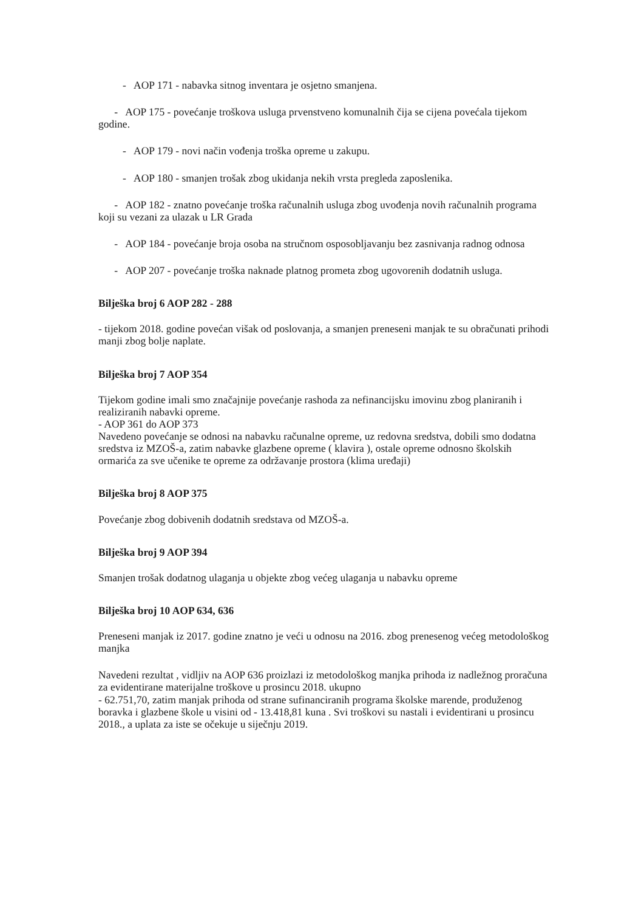- AOP 171 - nabavka sitnog inventara je osjetno smanjena.
- AOP 175 - povećanje troškova usluga prvenstveno komunalnih čija se cijena povećala tijekom godine.
- AOP 179 - novi način vođenja troška opreme u zakupu.
- AOP 180 - smanjen trošak zbog ukidanja nekih vrsta pregleda zaposlenika.
- AOP 182 - znatno povećanje troška računalnih usluga zbog uvođenja novih računalnih programa koji su vezani za ulazak u LR Grada
- AOP 184 - povećanje broja osoba na stručnom osposobljavanju bez zasnivanja radnog odnosa
- AOP 207 - povećanje troška naknade platnog prometa zbog ugovorenih dodatnih usluga.
Bilješka broj 6 AOP 282 - 288
- tijekom 2018. godine povećan višak od poslovanja, a smanjen preneseni manjak te su obračunati prihodi manji zbog bolje naplate.
Bilješka broj 7 AOP 354
Tijekom godine imali smo značajnije povećanje rashoda za nefinancijsku imovinu zbog planiranih i realiziranih nabavki opreme.
- AOP 361 do AOP 373
Navedeno povećanje se odnosi na nabavku računalne opreme, uz redovna sredstva, dobili smo dodatna sredstva iz MZOŠ-a, zatim nabavke glazbene opreme ( klavira ), ostale opreme odnosno školskih ormarića za sve učenike te opreme za održavanje prostora (klima uređaji)
Bilješka broj 8 AOP 375
Povećanje zbog dobivenih dodatnih sredstava od MZOŠ-a.
Bilješka broj 9 AOP 394
Smanjen trošak dodatnog ulaganja u objekte zbog većeg ulaganja u nabavku opreme
Bilješka broj 10 AOP 634, 636
Preneseni manjak iz 2017. godine znatno je veći u odnosu na 2016. zbog prenesenog većeg metodološkog manjka
Navedeni rezultat , vidljiv na AOP 636 proizlazi iz metodološkog manjka prihoda iz nadležnog proračuna za evidentirane materijalne troškove u prosincu 2018. ukupno
- 62.751,70, zatim manjak prihoda od strane sufinanciranih programa školske marende, produženog boravka i glazbene škole u visini od - 13.418,81 kuna . Svi troškovi su nastali i evidentirani u prosincu 2018., a uplata za iste se očekuje u siječnju 2019.